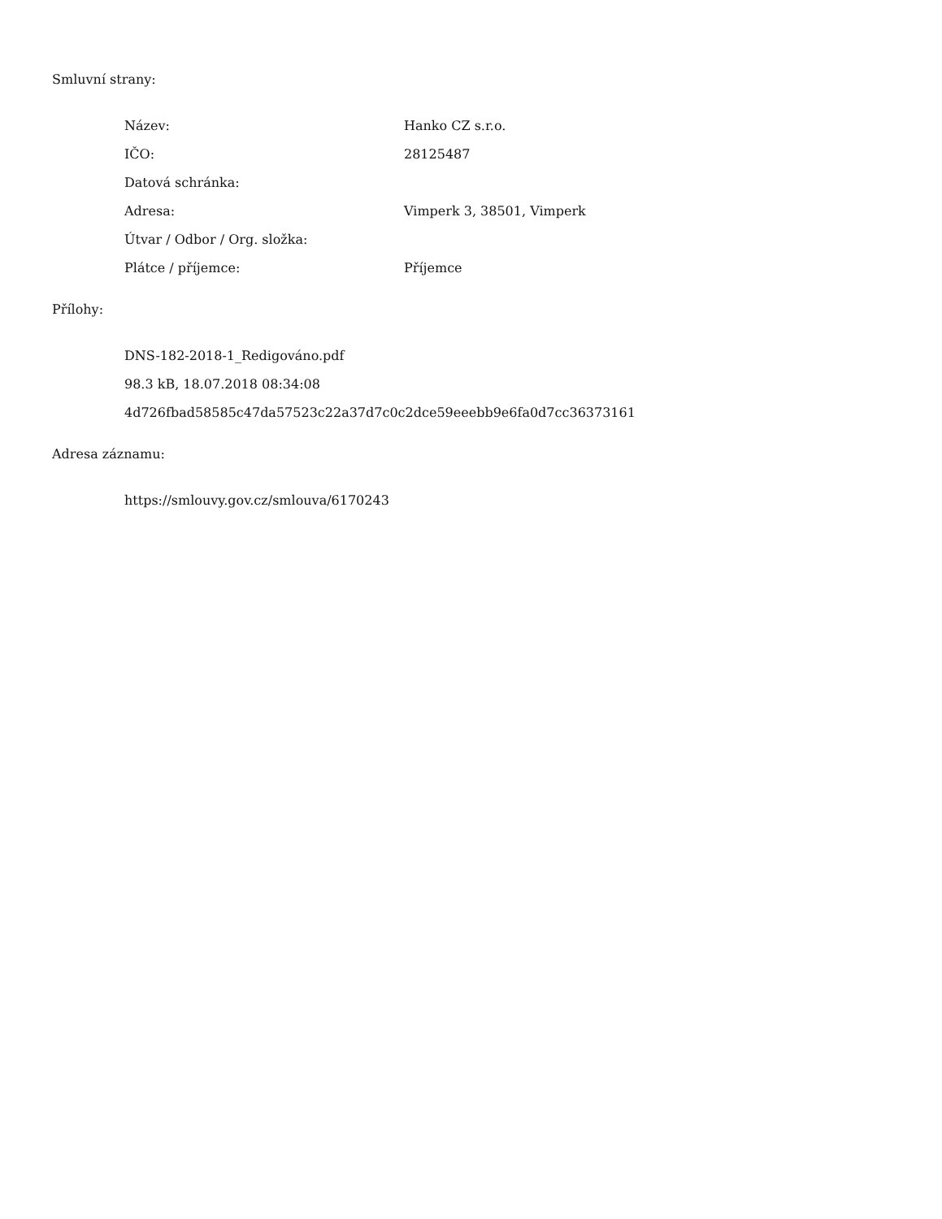Smluvní strany:
| Název: | Hanko CZ s.r.o. |
| IČO: | 28125487 |
| Datová schránka: | |
| Adresa: | Vimperk 3, 38501, Vimperk |
| Útvar / Odbor / Org. složka: | |
| Plátce / příjemce: | Příjemce |
Přílohy:
DNS-182-2018-1_Redigováno.pdf
98.3 kB, 18.07.2018 08:34:08
4d726fbad58585c47da57523c22a37d7c0c2dce59eeebb9e6fa0d7cc36373161
Adresa záznamu:
https://smlouvy.gov.cz/smlouva/6170243